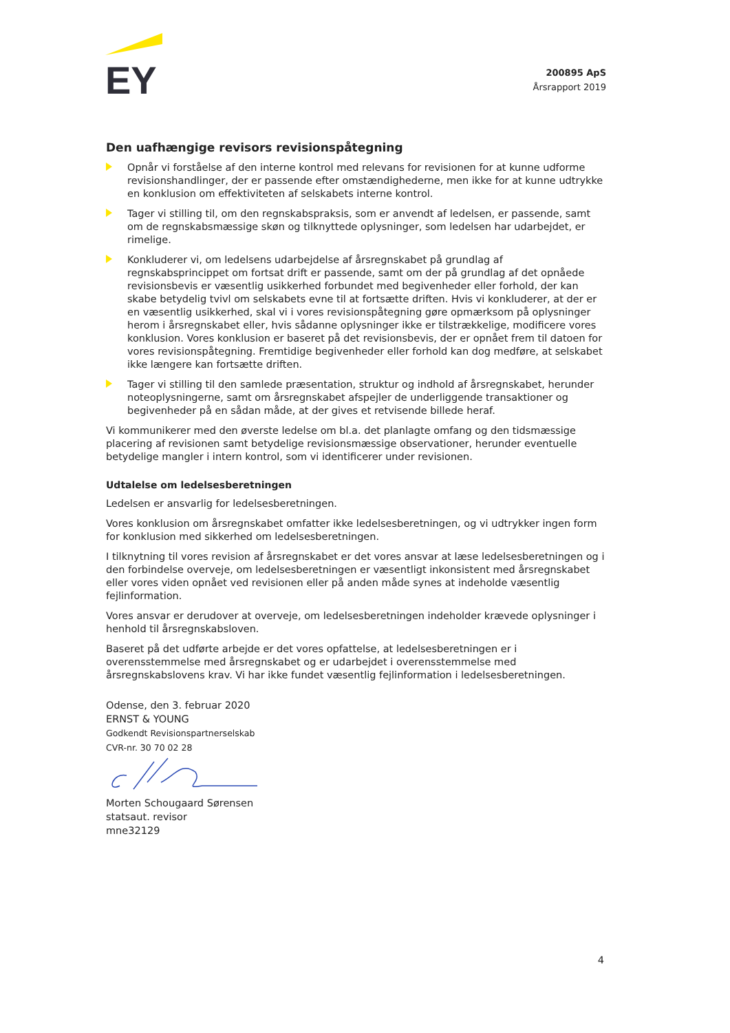EY
200895 ApS
Årsrapport 2019
Den uafhængige revisors revisionspåtegning
Opnår vi forståelse af den interne kontrol med relevans for revisionen for at kunne udforme revisionshandlinger, der er passende efter omstændighederne, men ikke for at kunne udtrykke en konklusion om effektiviteten af selskabets interne kontrol.
Tager vi stilling til, om den regnskabspraksis, som er anvendt af ledelsen, er passende, samt om de regnskabsmæssige skøn og tilknyttede oplysninger, som ledelsen har udarbejdet, er rimelige.
Konkluderer vi, om ledelsens udarbejdelse af årsregnskabet på grundlag af regnskabsprincippet om fortsat drift er passende, samt om der på grundlag af det opnåede revisionsbevis er væsentlig usikkerhed forbundet med begivenheder eller forhold, der kan skabe betydelig tvivl om selskabets evne til at fortsætte driften. Hvis vi konkluderer, at der er en væsentlig usikkerhed, skal vi i vores revisionspåtegning gøre opmærksom på oplysninger herom i årsregnskabet eller, hvis sådanne oplysninger ikke er tilstrækkelige, modificere vores konklusion. Vores konklusion er baseret på det revisionsbevis, der er opnået frem til datoen for vores revisionspåtegning. Fremtidige begivenheder eller forhold kan dog medføre, at selskabet ikke længere kan fortsætte driften.
Tager vi stilling til den samlede præsentation, struktur og indhold af årsregnskabet, herunder noteoplysningerne, samt om årsregnskabet afspejler de underliggende transaktioner og begivenheder på en sådan måde, at der gives et retvisende billede heraf.
Vi kommunikerer med den øverste ledelse om bl.a. det planlagte omfang og den tidsmæssige placering af revisionen samt betydelige revisionsmæssige observationer, herunder eventuelle betydelige mangler i intern kontrol, som vi identificerer under revisionen.
Udtalelse om ledelsesberetningen
Ledelsen er ansvarlig for ledelsesberetningen.
Vores konklusion om årsregnskabet omfatter ikke ledelsesberetningen, og vi udtrykker ingen form for konklusion med sikkerhed om ledelsesberetningen.
I tilknytning til vores revision af årsregnskabet er det vores ansvar at læse ledelsesberetningen og i den forbindelse overveje, om ledelsesberetningen er væsentligt inkonsistent med årsregnskabet eller vores viden opnået ved revisionen eller på anden måde synes at indeholde væsentlig fejlinformation.
Vores ansvar er derudover at overveje, om ledelsesberetningen indeholder krævede oplysninger i henhold til årsregnskabsloven.
Baseret på det udførte arbejde er det vores opfattelse, at ledelsesberetningen er i overensstemmelse med årsregnskabet og er udarbejdet i overensstemmelse med årsregnskabslovens krav. Vi har ikke fundet væsentlig fejlinformation i ledelsesberetningen.
Odense, den 3. februar 2020
ERNST & YOUNG
Godkendt Revisionspartnerselskab
CVR-nr. 30 70 02 28
Morten Schougaard Sørensen
statsaut. revisor
mne32129
4